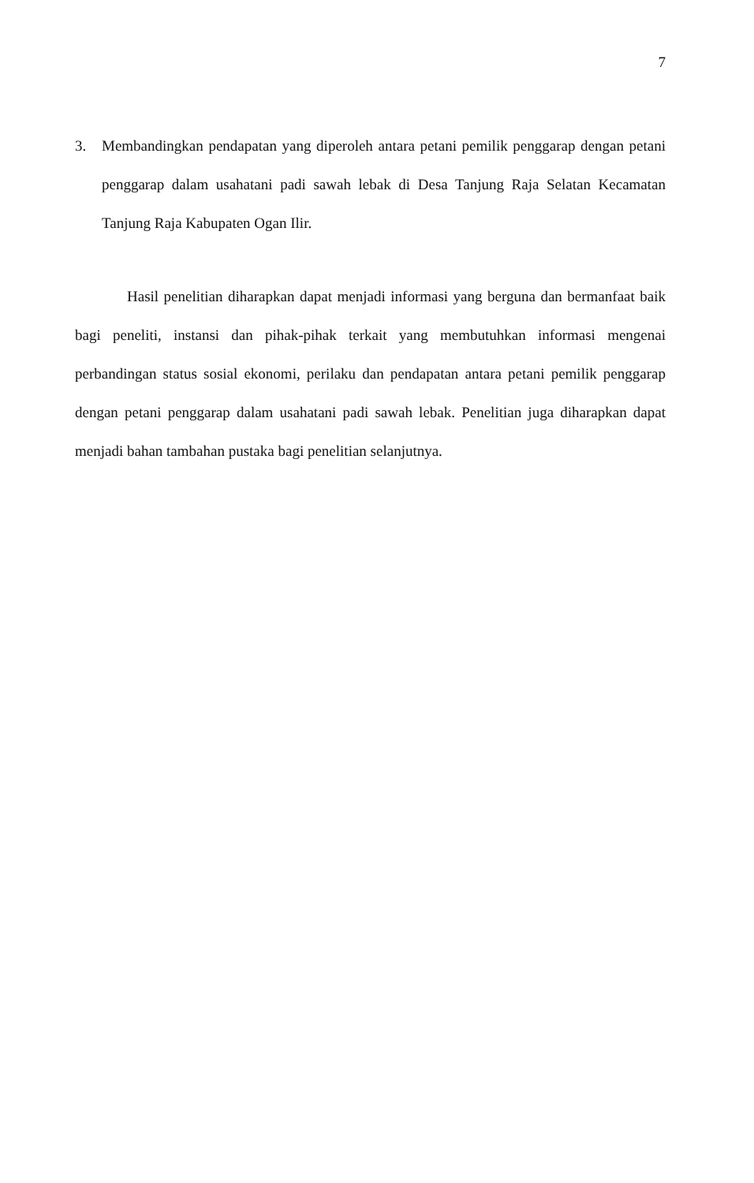7
3. Membandingkan pendapatan yang diperoleh antara petani pemilik penggarap dengan petani penggarap dalam usahatani padi sawah lebak di Desa Tanjung Raja Selatan Kecamatan Tanjung Raja Kabupaten Ogan Ilir.
Hasil penelitian diharapkan dapat menjadi informasi yang berguna dan bermanfaat baik bagi peneliti, instansi dan pihak-pihak terkait yang membutuhkan informasi mengenai perbandingan status sosial ekonomi, perilaku dan pendapatan antara petani pemilik penggarap dengan petani penggarap dalam usahatani padi sawah lebak. Penelitian juga diharapkan dapat menjadi bahan tambahan pustaka bagi penelitian selanjutnya.